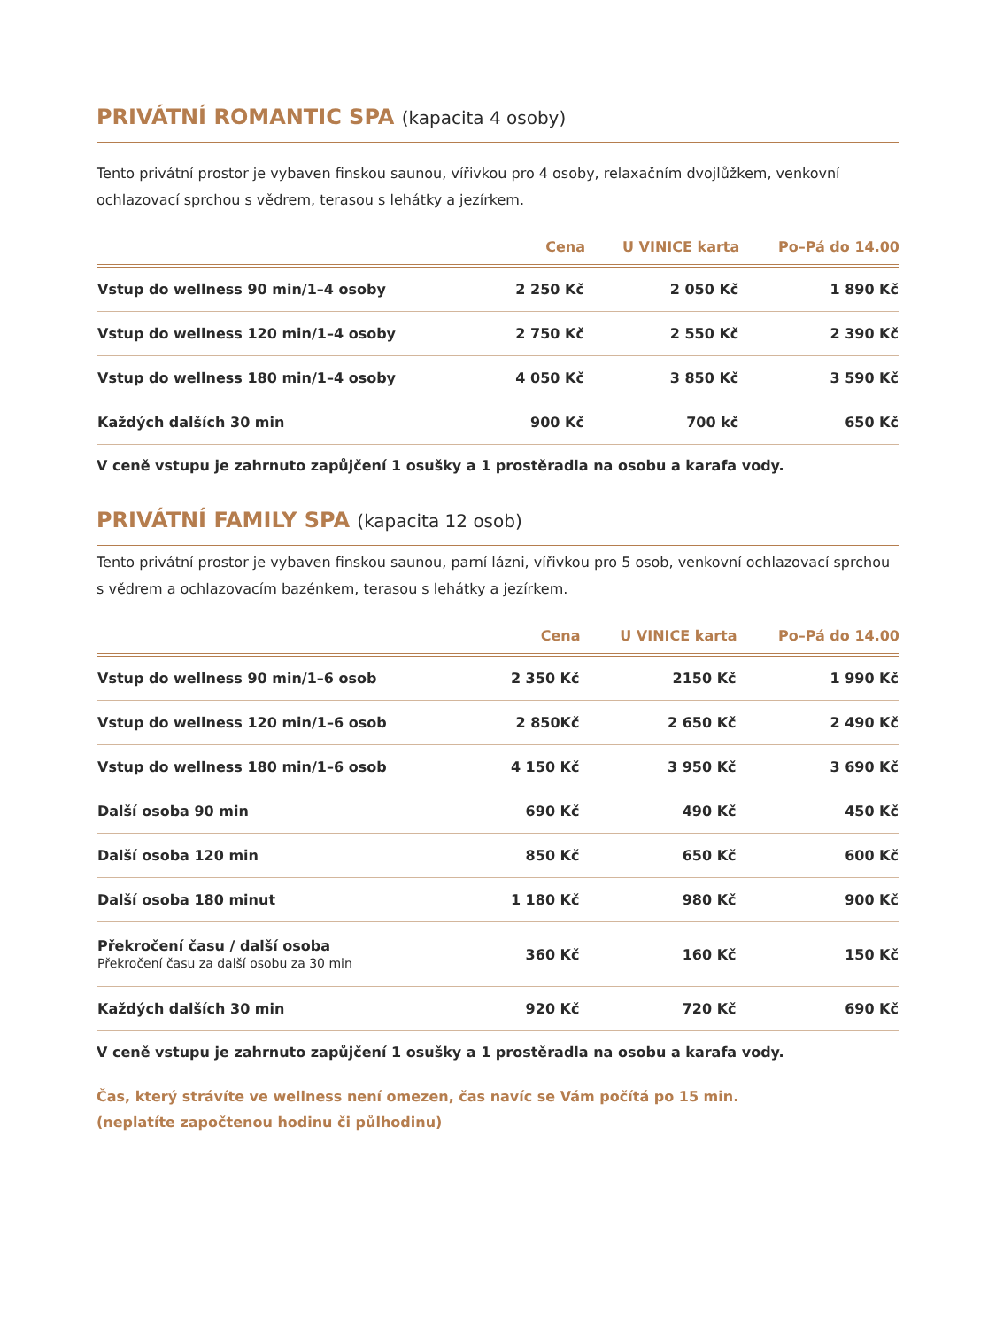PRIVÁTNÍ ROMANTIC SPA (kapacita 4 osoby)
Tento privátní prostor je vybaven finskou saunou, vířivkou pro 4 osoby, relaxačním dvojlůžkem, venkovní ochlazovací sprchou s vědrem, terasou s lehátky a jezírkem.
| | Cena | U VINICE karta | Po–Pá do 14.00 |
| --- | --- | --- | --- |
| Vstup do wellness 90 min/1–4 osoby | 2 250 Kč | 2 050 Kč | 1 890 Kč |
| Vstup do wellness 120 min/1–4 osoby | 2 750 Kč | 2 550 Kč | 2 390 Kč |
| Vstup do wellness 180 min/1–4 osoby | 4 050 Kč | 3 850 Kč | 3 590 Kč |
| Každých dalších 30 min | 900 Kč | 700 kč | 650 Kč |
V ceně vstupu je zahrnuto zapůjčení 1 osušky a 1 prostěradla na osobu a karafa vody.
PRIVÁTNÍ FAMILY SPA (kapacita 12 osob)
Tento privátní prostor je vybaven finskou saunou, parní lázni, vířivkou pro 5 osob, venkovní ochlazovací sprchou s vědrem a ochlazovacím bazénkem, terasou s lehátky a jezírkem.
| | Cena | U VINICE karta | Po–Pá do 14.00 |
| --- | --- | --- | --- |
| Vstup do wellness 90 min/1–6 osob | 2 350 Kč | 2150 Kč | 1 990 Kč |
| Vstup do wellness 120 min/1–6 osob | 2 850Kč | 2 650 Kč | 2 490 Kč |
| Vstup do wellness 180 min/1–6 osob | 4 150 Kč | 3 950 Kč | 3 690 Kč |
| Další osoba 90 min | 690 Kč | 490 Kč | 450 Kč |
| Další osoba 120 min | 850 Kč | 650 Kč | 600 Kč |
| Další osoba 180 minut | 1 180 Kč | 980 Kč | 900 Kč |
| Překročení času / další osoba Překročení času za další osobu za 30 min | 360 Kč | 160 Kč | 150 Kč |
| Každých dalších 30 min | 920 Kč | 720 Kč | 690 Kč |
V ceně vstupu je zahrnuto zapůjčení 1 osušky a 1 prostěradla na osobu a karafa vody.
Čas, který strávíte ve wellness není omezen, čas navíc se Vám počítá po 15 min.
(neplatíte započtenou hodinu či půlhodinu)